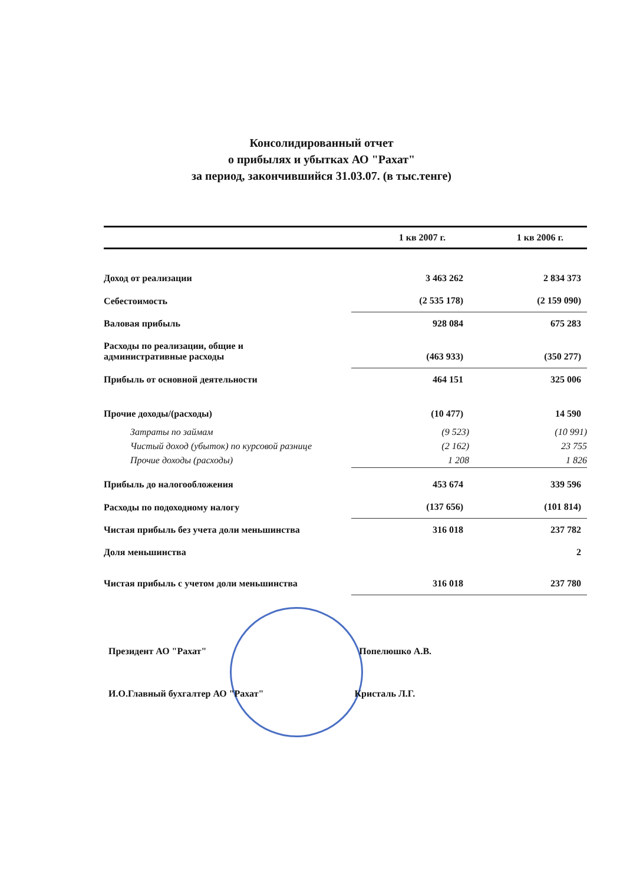Консолидированный отчет
о прибылях и убытках АО "Рахат"
за период, закончившийся 31.03.07. (в тыс.тенге)
| | 1 кв 2007 г. | 1 кв 2006 г. |
| --- | --- | --- |
| Доход от реализации | 3 463 262 | 2 834 373 |
| Себестоимость | (2 535 178) | (2 159 090) |
| Валовая прибыль | 928 084 | 675 283 |
| Расходы по реализации, общие и административные расходы | (463 933) | (350 277) |
| Прибыль от основной деятельности | 464 151 | 325 006 |
| Прочие доходы/(расходы) | (10 477) | 14 590 |
| Затраты по займам | (9 523) | (10 991) |
| Чистый доход (убыток) по курсовой разнице | (2 162) | 23 755 |
| Прочие доходы (расходы) | 1 208 | 1 826 |
| Прибыль до налогообложения | 453 674 | 339 596 |
| Расходы по подоходному налогу | (137 656) | (101 814) |
| Чистая прибыль без учета доли меньшинства | 316 018 | 237 782 |
| Доля меньшинства | | 2 |
| Чистая прибыль с учетом доли меньшинства | 316 018 | 237 780 |
Президент АО "Рахат" Попелюшко А.В.
И.О.Главный бухгалтер АО "Рахат" Кристаль Л.Г.